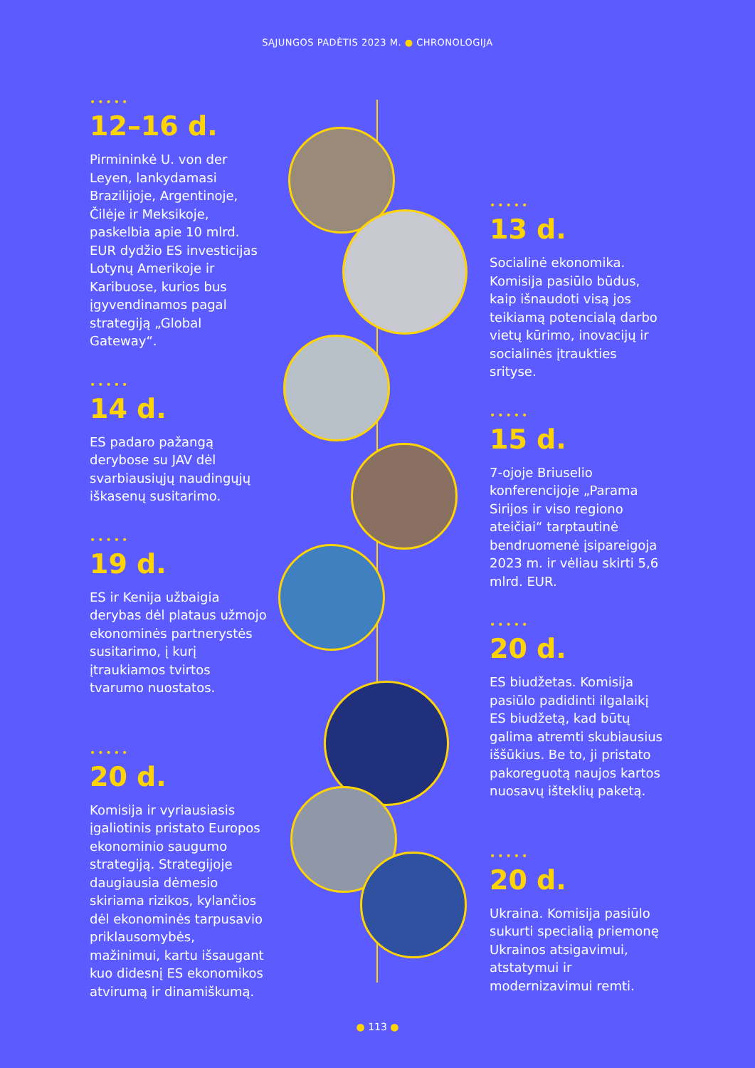SĄJUNGOS PADĖTIS 2023 M. ● CHRONOLOGIJA
•••••
12–16 d.
Pirmininkė U. von der Leyen, lankydamasi Brazilijoje, Argentinoje, Čilėje ir Meksikoje, paskelbia apie 10 mlrd. EUR dydžio ES investicijas Lotynų Amerikoje ir Karibuose, kurios bus įgyvendinamos pagal strategiją „Global Gateway“.
•••••
14 d.
ES padaro pažangą derybose su JAV dėl svarbiausiųjų naudingųjų iškasenų susitarimo.
•••••
19 d.
ES ir Kenija užbaigia derybas dėl plataus užmojo ekonominės partnerystės susitarimo, į kurį įtraukiamos tvirtos tvarumo nuostatos.
•••••
20 d.
Komisija ir vyriausiasis įgaliotinis pristato Europos ekonominio saugumo strategiją. Strategijoje daugiausia dėmesio skiriama rizikos, kylančios dėl ekonominės tarpusavio priklausomybės, mažinimui, kartu išsaugant kuo didesnį ES ekonomikos atvirumą ir dinamiškumą.
•••••
13 d.
Socialinė ekonomika. Komisija pasiūlo būdus, kaip išnaudoti visą jos teikiamą potencialą darbo vietų kūrimo, inovacijų ir socialinės įtraukties srityse.
•••••
15 d.
7-ojoje Briuselio konferencijoje „Parama Sirijos ir viso regiono ateičiai“ tarptautinė bendruomenė įsipareigoja 2023 m. ir vėliau skirti 5,6 mlrd. EUR.
•••••
20 d.
ES biudžetas. Komisija pasiūlo padidinti ilgalaikį ES biudžetą, kad būtų galima atremti skubiausius iššūkius. Be to, ji pristato pakoreguotą naujos kartos nuosavų išteklių paketą.
•••••
20 d.
Ukraina. Komisija pasiūlo sukurti specialią priemonę Ukrainos atsigavimui, atstatymui ir modernizavimui remti.
● 113 ●